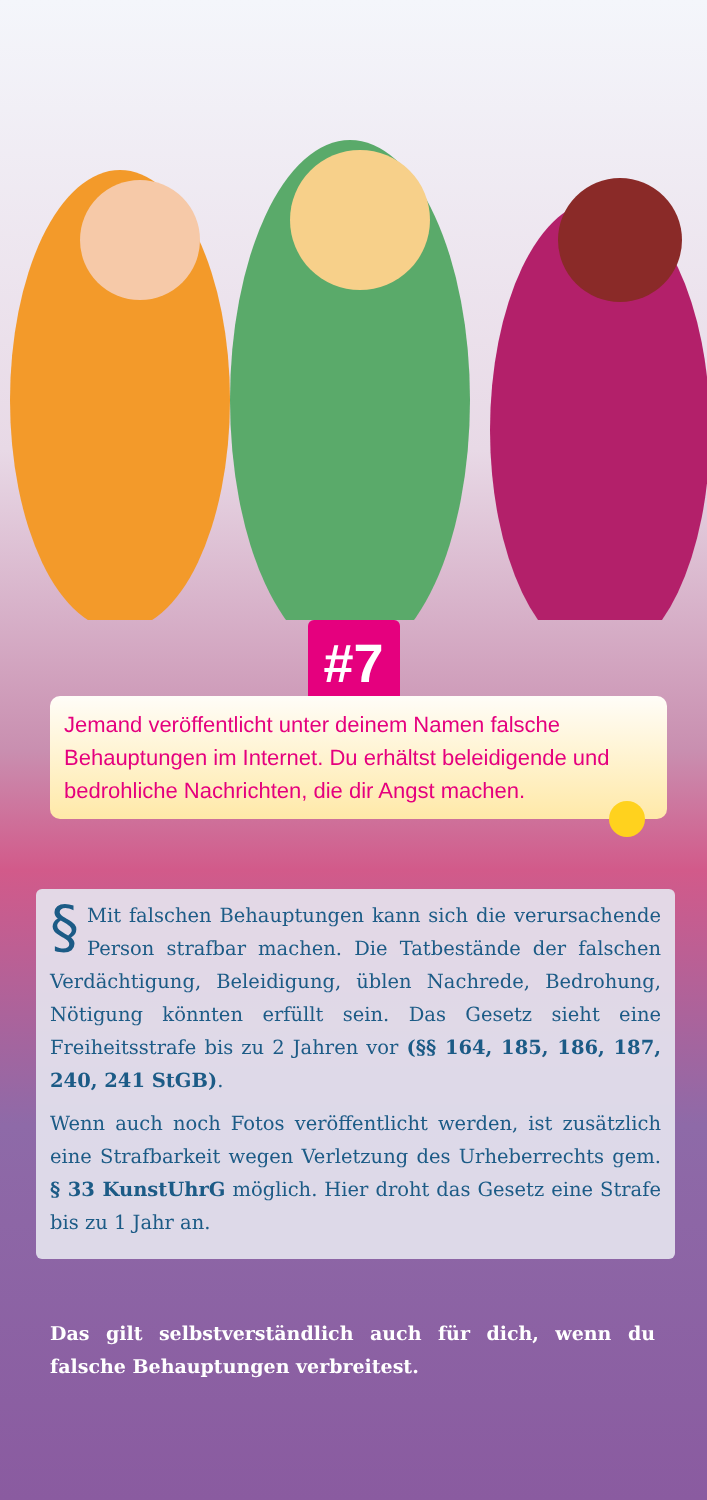#7
Jemand veröffentlicht unter deinem Namen falsche Behauptungen im Internet. Du erhältst beleidigende und bedrohliche Nachrichten, die dir Angst machen.
§ Mit falschen Behauptungen kann sich die verursa­chende Person strafbar machen. Die Tatbestände der falschen Verdächtigung, Beleidigung, üblen Nachrede, Be­drohung, Nötigung könnten erfüllt sein. Das Gesetz sieht eine Freiheitsstrafe bis zu 2 Jahren vor (§§ 164, 185, 186, 187, 240, 241 StGB).
Wenn auch noch Fotos veröffentlicht werden, ist zusätzlich eine Strafbarkeit wegen Verletzung des Urheberrechts gem. § 33 KunstUhrG möglich. Hier droht das Gesetz eine Strafe bis zu 1 Jahr an.
Das gilt selbstverständlich auch für dich, wenn du falsche Behauptungen verbreitest.